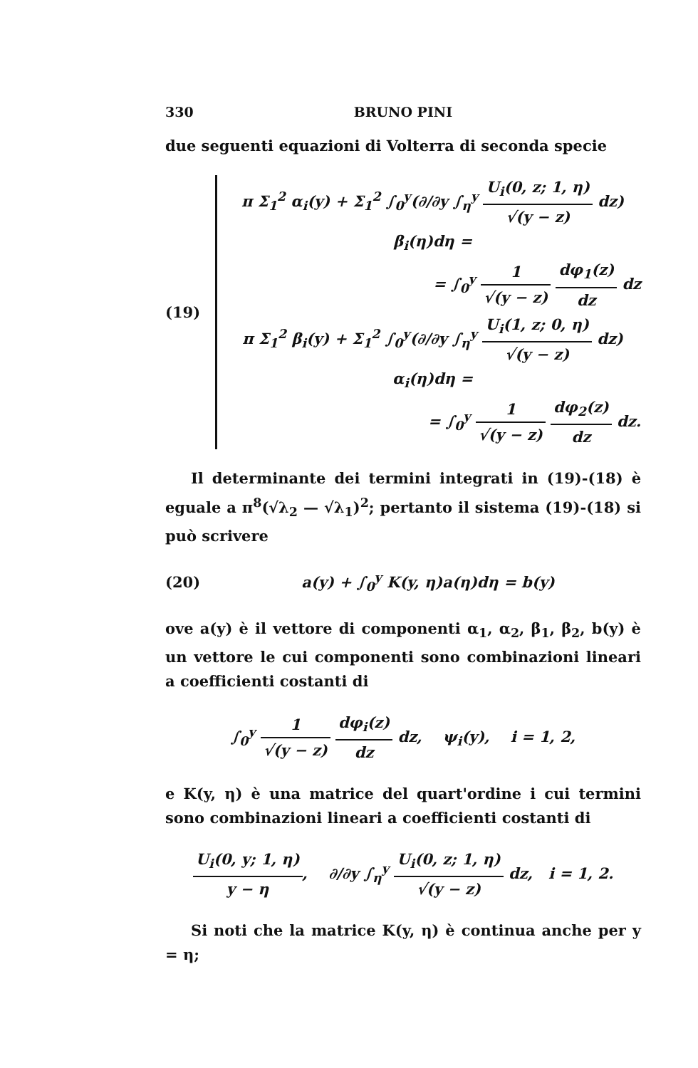330 BRUNO PINI
due seguenti equazioni di Volterra di seconda specie
(19)
π Σ<sub>1</sub><sup>2</sup> α<sub>i</sub>(y) + Σ<sub>1</sub><sup>2</sup> ∫<sub>0</sub><sup>y</sup>(∂/∂y ∫<sub>η</sub><sup>y</sup> U<sub>i</sub>(0, z; 1, η) √(y − z) dz) β<sub>i</sub>(η)dη =
= ∫<sub>0</sub><sup>y</sup> 1 √(y − z) dφ<sub>1</sub>(z) dz dz
π Σ<sub>1</sub><sup>2</sup> β<sub>i</sub>(y) + Σ<sub>1</sub><sup>2</sup> ∫<sub>0</sub><sup>y</sup>(∂/∂y ∫<sub>η</sub><sup>y</sup> U<sub>i</sub>(1, z; 0, η) √(y − z) dz) α<sub>i</sub>(η)dη =
= ∫<sub>0</sub><sup>y</sup> 1 √(y − z) dφ<sub>2</sub>(z) dz dz.
Il determinante dei termini integrati in (19)-(18) è eguale a π<sup>8</sup>(√λ<sub>2</sub> — √λ<sub>1</sub>)<sup>2</sup>; pertanto il sistema (19)-(18) si può scrivere
(20)
a(y) + ∫<sub>0</sub><sup>y</sup> K(y, η)a(η)dη = b(y)
ove a(y) è il vettore di componenti α<sub>1</sub>, α<sub>2</sub>, β<sub>1</sub>, β<sub>2</sub>, b(y) è un vettore le cui componenti sono combinazioni lineari a coefficienti costanti di
∫<sub>0</sub><sup>y</sup> 1 √(y − z) dφ<sub>i</sub>(z) dz dz, ψ<sub>i</sub>(y), i = 1, 2,
e K(y, η) è una matrice del quart'ordine i cui termini sono combinazioni lineari a coefficienti costanti di
U<sub>i</sub>(0, y; 1, η) y − η, ∂/∂y ∫<sub>η</sub><sup>y</sup> U<sub>i</sub>(0, z; 1, η) √(y − z) dz, i = 1, 2.
Si noti che la matrice K(y, η) è continua anche per y = η;